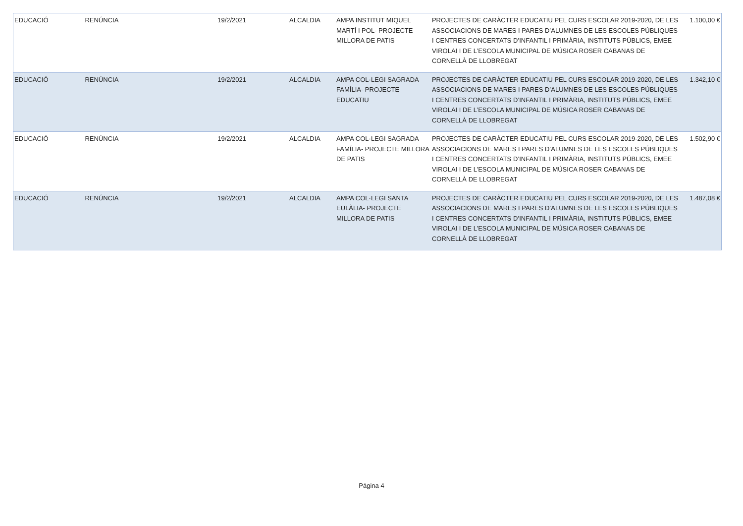| EDUCACIÓ | RENÚNCIA | 19/2/2021 | ALCALDIA | AMPA INSTITUT MIQUEL MARTÍ I POL- PROJECTE MILLORA DE PATIS | PROJECTES DE CARÀCTER EDUCATIU PEL CURS ESCOLAR 2019-2020, DE LES ASSOCIACIONS DE MARES I PARES D’ALUMNES DE LES ESCOLES PÚBLIQUES I CENTRES CONCERTATS D’INFANTIL I PRIMÀRIA, INSTITUTS PÚBLICS, EMEE VIROLAI I DE L’ESCOLA MUNICIPAL DE MÚSICA ROSER CABANAS DE CORNELLÀ DE LLOBREGAT | 1.100,00 € |
| EDUCACIÓ | RENÚNCIA | 19/2/2021 | ALCALDIA | AMPA COL·LEGI SAGRADA FAMÍLIA- PROJECTE EDUCATIU | PROJECTES DE CARÀCTER EDUCATIU PEL CURS ESCOLAR 2019-2020, DE LES ASSOCIACIONS DE MARES I PARES D’ALUMNES DE LES ESCOLES PÚBLIQUES I CENTRES CONCERTATS D’INFANTIL I PRIMÀRIA, INSTITUTS PÚBLICS, EMEE VIROLAI I DE L’ESCOLA MUNICIPAL DE MÚSICA ROSER CABANAS DE CORNELLÀ DE LLOBREGAT | 1.342,10 € |
| EDUCACIÓ | RENÚNCIA | 19/2/2021 | ALCALDIA | AMPA COL·LEGI SAGRADA FAMÍLIA- PROJECTE MILLORA DE PATIS | PROJECTES DE CARÀCTER EDUCATIU PEL CURS ESCOLAR 2019-2020, DE LES ASSOCIACIONS DE MARES I PARES D’ALUMNES DE LES ESCOLES PÚBLIQUES I CENTRES CONCERTATS D’INFANTIL I PRIMÀRIA, INSTITUTS PÚBLICS, EMEE VIROLAI I DE L’ESCOLA MUNICIPAL DE MÚSICA ROSER CABANAS DE CORNELLÀ DE LLOBREGAT | 1.502,90 € |
| EDUCACIÓ | RENÚNCIA | 19/2/2021 | ALCALDIA | AMPA COL·LEGI SANTA EULÀLIA- PROJECTE MILLORA DE PATIS | PROJECTES DE CARÀCTER EDUCATIU PEL CURS ESCOLAR 2019-2020, DE LES ASSOCIACIONS DE MARES I PARES D’ALUMNES DE LES ESCOLES PÚBLIQUES I CENTRES CONCERTATS D’INFANTIL I PRIMÀRIA, INSTITUTS PÚBLICS, EMEE VIROLAI I DE L’ESCOLA MUNICIPAL DE MÚSICA ROSER CABANAS DE CORNELLÀ DE LLOBREGAT | 1.487,08 € |
Página 4